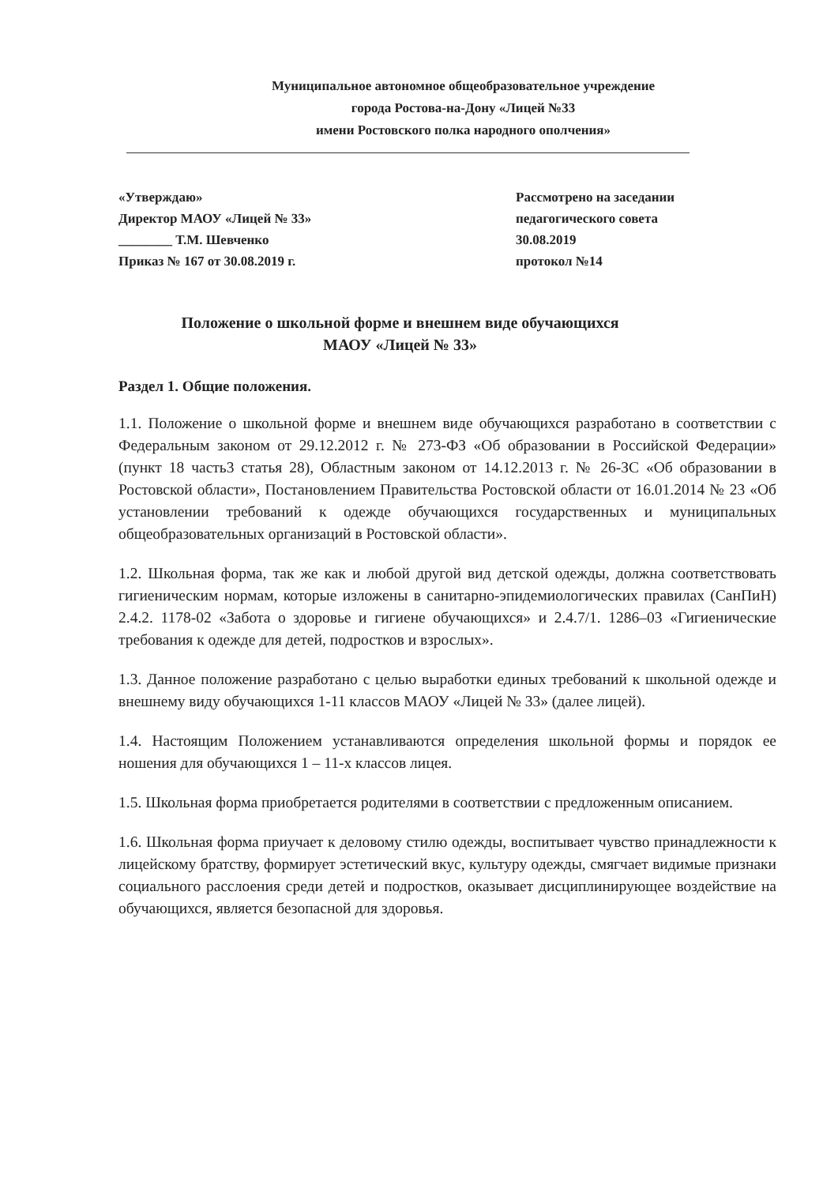Муниципальное автономное общеобразовательное учреждение
города Ростова-на-Дону «Лицей №33
имени Ростовского полка народного ополчения»
«Утверждаю»
Директор МАОУ «Лицей № 33»
________ Т.М. Шевченко
Приказ № 167 от 30.08.2019 г.
Рассмотрено на заседании
педагогического совета
30.08.2019
протокол №14
Положение о школьной форме и внешнем виде обучающихся
МАОУ «Лицей № 33»
Раздел 1. Общие положения.
1.1. Положение о школьной форме и внешнем виде обучающихся разработано в соответствии с Федеральным законом от 29.12.2012 г. № 273-ФЗ «Об образовании в Российской Федерации» (пункт 18 часть3 статья 28), Областным законом от 14.12.2013 г. № 26-ЗС «Об образовании в Ростовской области», Постановлением Правительства Ростовской области от 16.01.2014 № 23 «Об установлении требований к одежде обучающихся государственных и муниципальных общеобразовательных организаций в Ростовской области».
1.2. Школьная форма, так же как и любой другой вид детской одежды, должна соответствовать гигиеническим нормам, которые изложены в санитарно-эпидемиологических правилах (СанПиН) 2.4.2. 1178-02 «Забота о здоровье и гигиене обучающихся» и 2.4.7/1. 1286–03 «Гигиенические требования к одежде для детей, подростков и взрослых».
1.3. Данное положение разработано с целью выработки единых требований к школьной одежде и внешнему виду обучающихся 1-11 классов МАОУ «Лицей № 33» (далее лицей).
1.4. Настоящим Положением устанавливаются определения школьной формы и порядок ее ношения для обучающихся 1 – 11-х классов лицея.
1.5. Школьная форма приобретается родителями в соответствии с предложенным описанием.
1.6. Школьная форма приучает к деловому стилю одежды, воспитывает чувство принадлежности к лицейскому братству, формирует эстетический вкус, культуру одежды, смягчает видимые признаки социального расслоения среди детей и подростков, оказывает дисциплинирующее воздействие на обучающихся, является безопасной для здоровья.